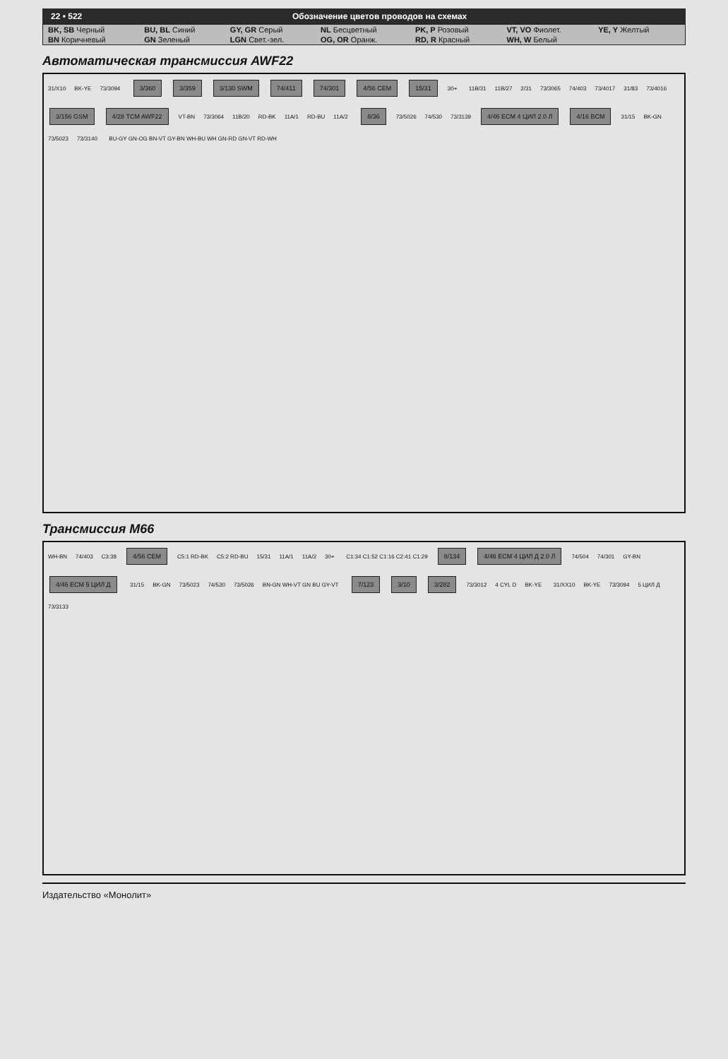22 • 522 Обозначение цветов проводов на схемах
| BK, SB Черный | BU, BL Синий | GY, GR Серый | NL Бесцветный | PK, P Розовый | VT, VO Фиолет. | YE, Y Желтый |
| BN Коричневый | GN Зеленый | LGN Свет.-зел. | OG, OR Оранж. | RD, R Красный | WH, W Белый | |
Автоматическая трансмиссия AWF22
31/X10 BK-YE 73/3094 3/360 3/359 3/130 SWM 74/411 74/301 4/56 CEM 15/31 30+ 11B/31 11B/27 2/31 73/3065 74/403 73/4017 31/83 73/4016 3/156 GSM 4/28 TCM AWF22 VT-BN 73/3064 11B/20 RD-BK 11A/1 RD-BU 11A/2 8/36 73/5026 74/530 73/3139 4/46 ECM 4 ЦИЛ 2.0 Л 4/16 BCM 31/15 BK-GN 73/5023 73/3140 BU-GY GN-OG BN-VT GY-BN WH-BU WH GN-RD GN-VT RD-WH
Трансмиссия M66
WH-BN 74/403 C3:38 4/56 CEM C5:1 RD-BK C5:2 RD-BU 15/31 11A/1 11A/2 30+ C1:34 C1:52 C1:16 C2:41 C1:29 8/134 4/46 ECM 4 ЦИЛ Д 2.0 Л 74/504 74/301 GY-BN 4/46 ECM 5 ЦИЛ Д 31/15 BK-GN 73/5023 74/530 73/5026 BN-GN WH-VT GN BU GY-VT 7/123 3/10 3/282 73/3012 4 CYL D BK-YE 31/XX10 BK-YE 73/3094 5 ЦИЛ Д 73/3133
Издательство «Монолит»